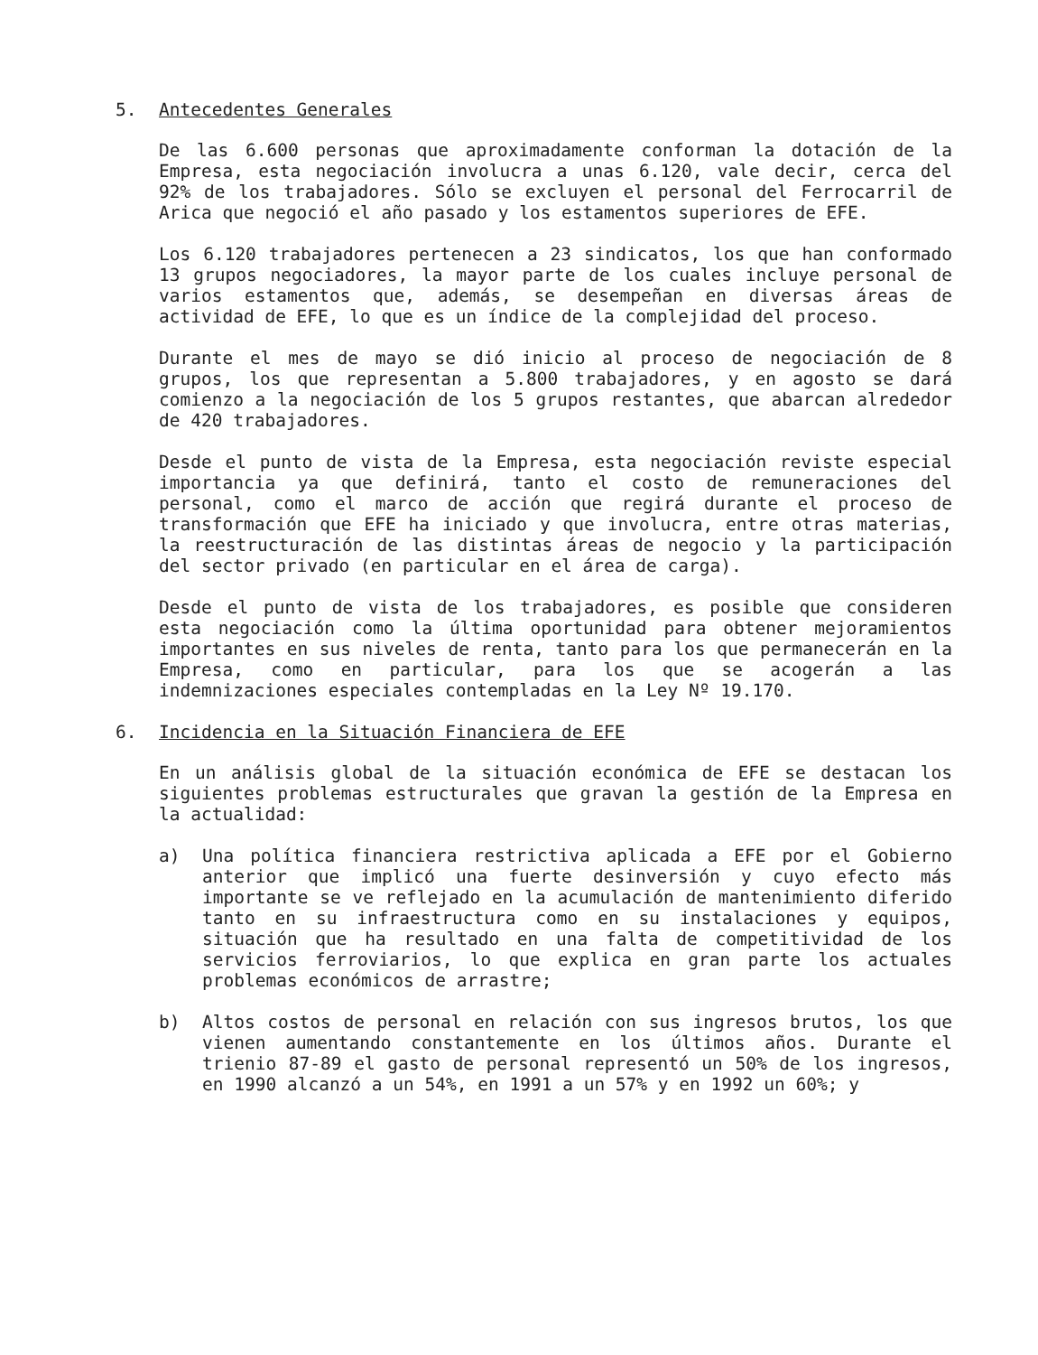5. Antecedentes Generales
De las 6.600 personas que aproximadamente conforman la dotación de la Empresa, esta negociación involucra a unas 6.120, vale decir, cerca del 92% de los trabajadores. Sólo se excluyen el personal del Ferrocarril de Arica que negoció el año pasado y los estamentos superiores de EFE.
Los 6.120 trabajadores pertenecen a 23 sindicatos, los que han conformado 13 grupos negociadores, la mayor parte de los cuales incluye personal de varios estamentos que, además, se desempeñan en diversas áreas de actividad de EFE, lo que es un índice de la complejidad del proceso.
Durante el mes de mayo se dió inicio al proceso de negociación de 8 grupos, los que representan a 5.800 trabajadores, y en agosto se dará comienzo a la negociación de los 5 grupos restantes, que abarcan alrededor de 420 trabajadores.
Desde el punto de vista de la Empresa, esta negociación reviste especial importancia ya que definirá, tanto el costo de remuneraciones del personal, como el marco de acción que regirá durante el proceso de transformación que EFE ha iniciado y que involucra, entre otras materias, la reestructuración de las distintas áreas de negocio y la participación del sector privado (en particular en el área de carga).
Desde el punto de vista de los trabajadores, es posible que consideren esta negociación como la última oportunidad para obtener mejoramientos importantes en sus niveles de renta, tanto para los que permanecerán en la Empresa, como en particular, para los que se acogerán a las indemnizaciones especiales contempladas en la Ley Nº 19.170.
6. Incidencia en la Situación Financiera de EFE
En un análisis global de la situación económica de EFE se destacan los siguientes problemas estructurales que gravan la gestión de la Empresa en la actualidad:
a) Una política financiera restrictiva aplicada a EFE por el Gobierno anterior que implicó una fuerte desinversión y cuyo efecto más importante se ve reflejado en la acumulación de mantenimiento diferido tanto en su infraestructura como en su instalaciones y equipos, situación que ha resultado en una falta de competitividad de los servicios ferroviarios, lo que explica en gran parte los actuales problemas económicos de arrastre;
b) Altos costos de personal en relación con sus ingresos brutos, los que vienen aumentando constantemente en los últimos años. Durante el trienio 87-89 el gasto de personal representó un 50% de los ingresos, en 1990 alcanzó a un 54%, en 1991 a un 57% y en 1992 un 60%; y